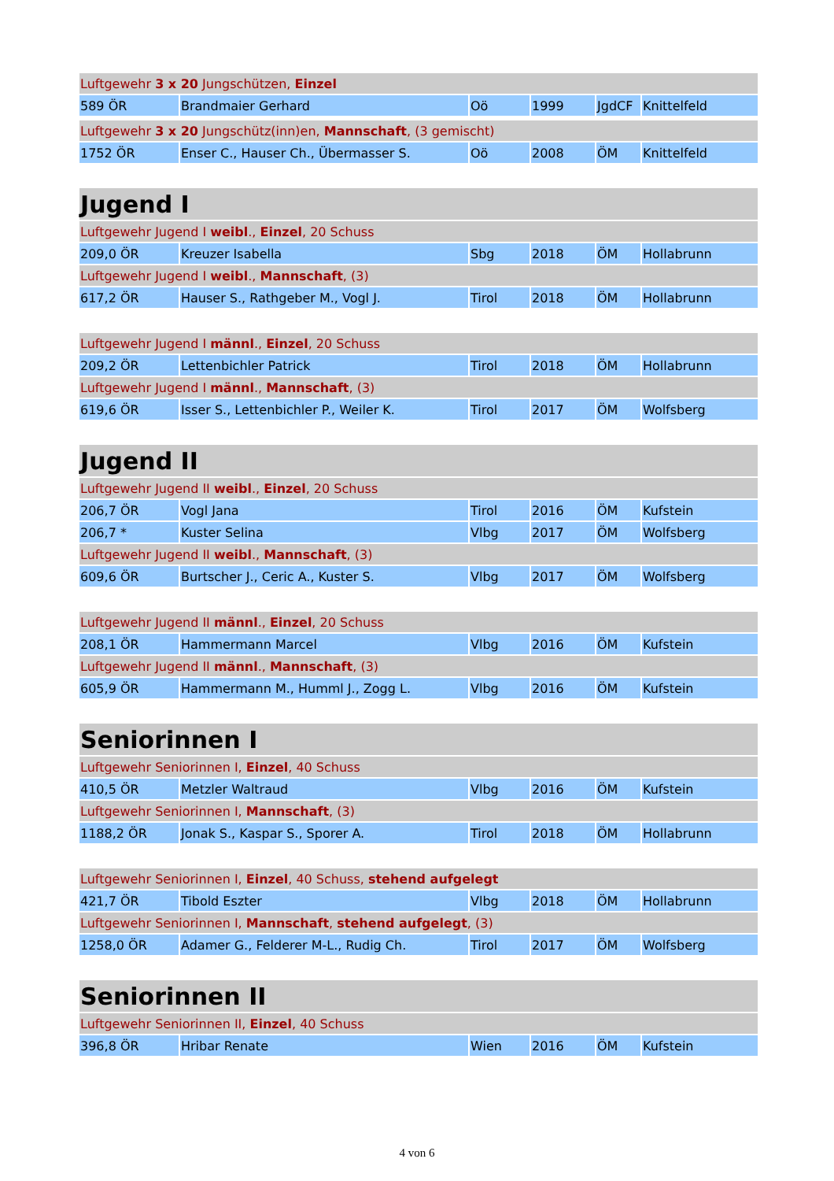| Luftgewehr 3 x 20 Jungschützen, Einzel | | | | | |
| 589 ÖR | Brandmaier Gerhard | Oö | 1999 | JgdCF | Knittelfeld |
| Luftgewehr 3 x 20 Jungschütz(inn)en, Mannschaft , (3 gemischt) | | | | | |
| 1752 ÖR | Enser C., Hauser Ch., Übermasser S. | Oö | 2008 | ÖM | Knittelfeld |
| Jugend I | | | | | |
| Luftgewehr Jugend I weibl ., Einzel , 20 Schuss | | | | | |
| 209,0 ÖR | Kreuzer Isabella | Sbg | 2018 | ÖM | Hollabrunn |
| Luftgewehr Jugend I weibl ., Mannschaft , (3) | | | | | |
| 617,2 ÖR | Hauser S., Rathgeber M., Vogl J. | Tirol | 2018 | ÖM | Hollabrunn |
| Luftgewehr Jugend I männl ., Einzel , 20 Schuss | | | | | |
| 209,2 ÖR | Lettenbichler Patrick | Tirol | 2018 | ÖM | Hollabrunn |
| Luftgewehr Jugend I männl ., Mannschaft , (3) | | | | | |
| 619,6 ÖR | Isser S., Lettenbichler P., Weiler K. | Tirol | 2017 | ÖM | Wolfsberg |
| Jugend II | | | | | |
| Luftgewehr Jugend II weibl ., Einzel , 20 Schuss | | | | | |
| 206,7 ÖR | Vogl Jana | Tirol | 2016 | ÖM | Kufstein |
| 206,7 * | Kuster Selina | Vlbg | 2017 | ÖM | Wolfsberg |
| Luftgewehr Jugend II weibl ., Mannschaft , (3) | | | | | |
| 609,6 ÖR | Burtscher J., Ceric A., Kuster S. | Vlbg | 2017 | ÖM | Wolfsberg |
| Luftgewehr Jugend II männl ., Einzel , 20 Schuss | | | | | |
| 208,1 ÖR | Hammermann Marcel | Vlbg | 2016 | ÖM | Kufstein |
| Luftgewehr Jugend II männl ., Mannschaft , (3) | | | | | |
| 605,9 ÖR | Hammermann M., Humml J., Zogg L. | Vlbg | 2016 | ÖM | Kufstein |
| Seniorinnen I | | | | | |
| Luftgewehr Seniorinnen I, Einzel , 40 Schuss | | | | | |
| 410,5 ÖR | Metzler Waltraud | Vlbg | 2016 | ÖM | Kufstein |
| Luftgewehr Seniorinnen I, Mannschaft , (3) | | | | | |
| 1188,2 ÖR | Jonak S., Kaspar S., Sporer A. | Tirol | 2018 | ÖM | Hollabrunn |
| Luftgewehr Seniorinnen I, Einzel , 40 Schuss, stehend aufgelegt | | | | | |
| 421,7 ÖR | Tibold Eszter | Vlbg | 2018 | ÖM | Hollabrunn |
| Luftgewehr Seniorinnen I, Mannschaft , stehend aufgelegt , (3) | | | | | |
| 1258,0 ÖR | Adamer G., Felderer M-L., Rudig Ch. | Tirol | 2017 | ÖM | Wolfsberg |
| Seniorinnen II | | | | | |
| Luftgewehr Seniorinnen II, Einzel , 40 Schuss | | | | | |
| 396,8 ÖR | Hribar Renate | Wien | 2016 | ÖM | Kufstein |
4 von 6